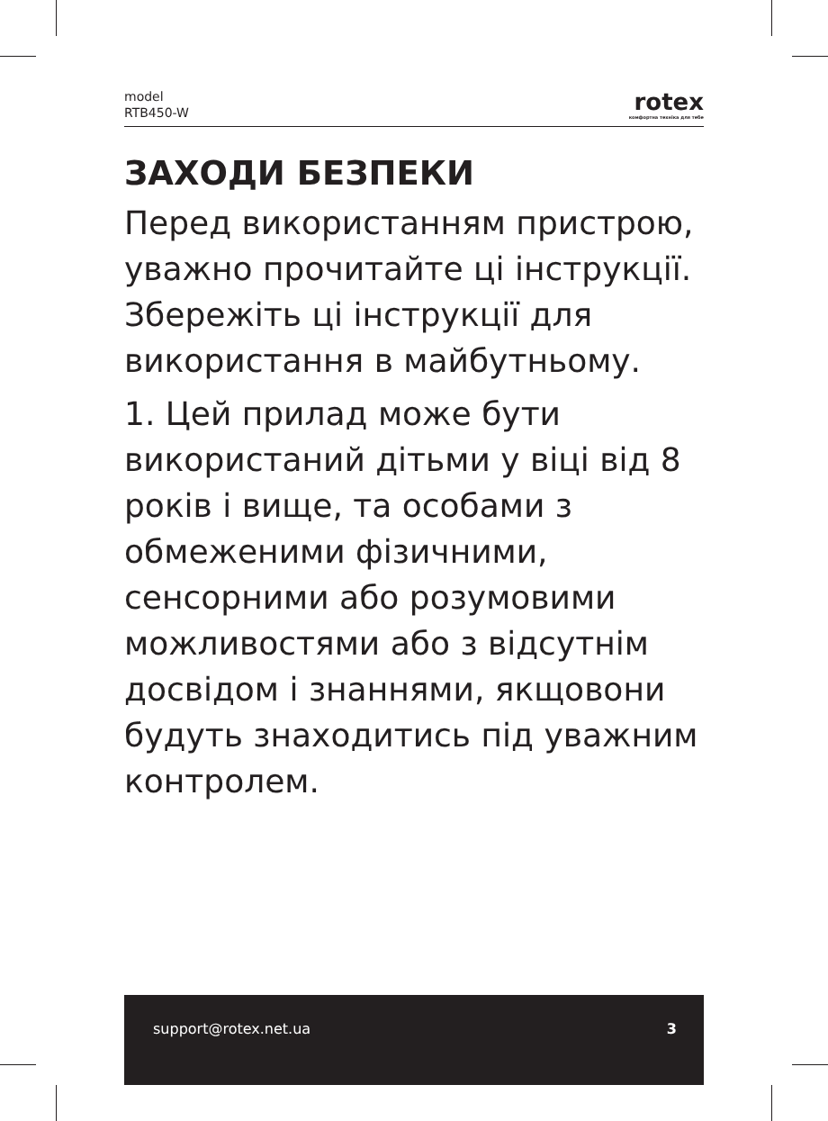model
RTB450-W
rotex
комфортна техніка для тебе
ЗАХОДИ БЕЗПЕКИ
Перед використанням пристрою, уважно прочитайте ці інструкції. Збережіть ці інструкції для використання в майбутньому.
1. Цей прилад може бути використаний дітьми у віці від 8 років і вище, та особами з обмеженими фізичними, сенсорними або розумовими можливостями або з відсутнім досвідом і знаннями, якщовони будуть знаходитись під уважним контролем.
support@rotex.net.ua 3